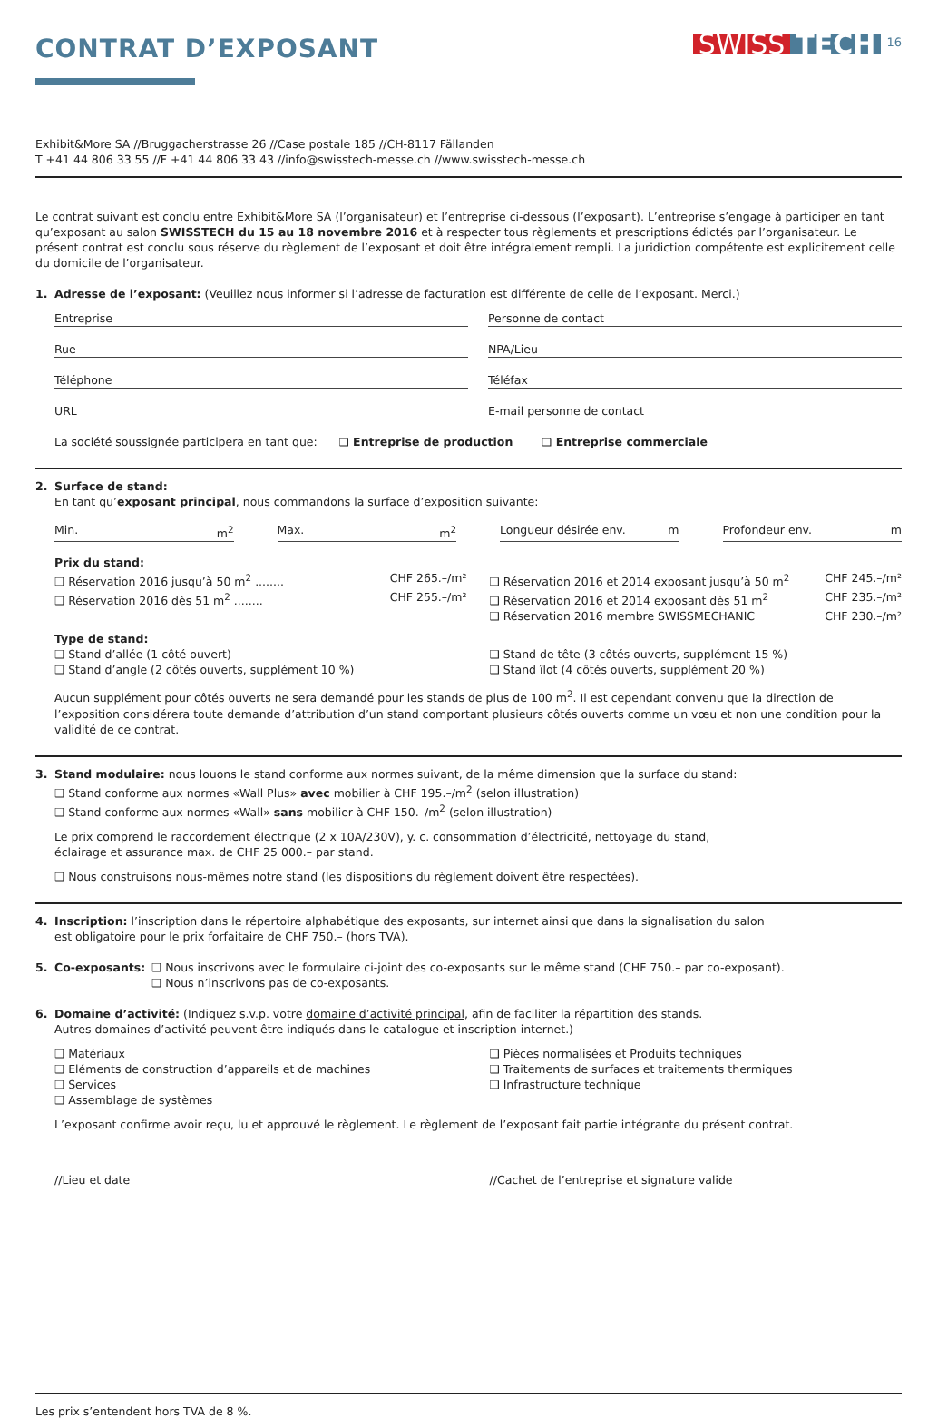CONTRAT D’EXPOSANT
SWISS TECH<sup>16</sup>
Exhibit&More SA //Bruggacherstrasse 26 //Case postale 185 //CH-8117 Fällanden
T +41 44 806 33 55 //F +41 44 806 33 43 //info@swisstech-messe.ch //www.swisstech-messe.ch
Le contrat suivant est conclu entre Exhibit&More SA (l’organisateur) et l’entreprise ci-dessous (l’exposant). L’entreprise s’engage à participer en tant qu’exposant au salon SWISSTECH du 15 au 18 novembre 2016 et à respecter tous règlements et prescriptions édictés par l’organisateur. Le présent contrat est conclu sous réserve du règlement de l’exposant et doit être intégralement rempli. La juridiction compétente est explicitement celle du domicile de l’organisateur.
1. Adresse de l’exposant: (Veuillez nous informer si l’adresse de facturation est différente de celle de l’exposant. Merci.)
Entreprise
Personne de contact
Rue
NPA/Lieu
Téléphone
Téléfax
URL
E-mail personne de contact
La société soussignée participera en tant que: ❑ Entreprise de production ❑ Entreprise commerciale
2. Surface de stand:
En tant qu’exposant principal, nous commandons la surface d’exposition suivante:
Min. m<sup>2</sup> Max. m<sup>2</sup> Longueur désirée env. m Profondeur env. m
Prix du stand:
❑ Réservation 2016 jusqu’à 50 m<sup>2</sup> ........ CHF 265.–/m²
❑ Réservation 2016 dès 51 m<sup>2</sup> ........ CHF 255.–/m²
❑ Réservation 2016 et 2014 exposant jusqu’à 50 m<sup>2</sup> CHF 245.–/m²
❑ Réservation 2016 et 2014 exposant dès 51 m<sup>2</sup> CHF 235.–/m²
❑ Réservation 2016 membre SWISSMECHANIC CHF 230.–/m²
Type de stand:
❑ Stand d’allée (1 côté ouvert)
❑ Stand d’angle (2 côtés ouverts, supplément 10 %)
❑ Stand de tête (3 côtés ouverts, supplément 15 %)
❑ Stand îlot (4 côtés ouverts, supplément 20 %)
Aucun supplément pour côtés ouverts ne sera demandé pour les stands de plus de 100 m<sup>2</sup>. Il est cependant convenu que la direction de l’exposition considérera toute demande d’attribution d’un stand comportant plusieurs côtés ouverts comme un vœu et non une condition pour la validité de ce contrat.
3. Stand modulaire: nous louons le stand conforme aux normes suivant, de la même dimension que la surface du stand:
❑ Stand conforme aux normes «Wall Plus» avec mobilier à CHF 195.–/m<sup>2</sup> (selon illustration)
❑ Stand conforme aux normes «Wall» sans mobilier à CHF 150.–/m<sup>2</sup> (selon illustration)
Le prix comprend le raccordement électrique (2 x 10A/230V), y. c. consommation d’électricité, nettoyage du stand,
éclairage et assurance max. de CHF 25 000.– par stand.
❑ Nous construisons nous-mêmes notre stand (les dispositions du règlement doivent être respectées).
4. Inscription: l’inscription dans le répertoire alphabétique des exposants, sur internet ainsi que dans la signalisation du salon
est obligatoire pour le prix forfaitaire de CHF 750.– (hors TVA).
5. Co-exposants: ❑ Nous inscrivons avec le formulaire ci-joint des co-exposants sur le même stand (CHF 750.– par co-exposant).
❑ Nous n’inscrivons pas de co-exposants.
6. Domaine d’activité: (Indiquez s.v.p. votre domaine d’activité principal, afin de faciliter la répartition des stands.
Autres domaines d’activité peuvent être indiqués dans le catalogue et inscription internet.)
❑ Matériaux
❑ Eléments de construction d’appareils et de machines
❑ Services
❑ Assemblage de systèmes
❑ Pièces normalisées et Produits techniques
❑ Traitements de surfaces et traitements thermiques
❑ Infrastructure technique
L’exposant confirme avoir reçu, lu et approuvé le règlement. Le règlement de l’exposant fait partie intégrante du présent contrat.
//Lieu et date
//Cachet de l’entreprise et signature valide
Les prix s’entendent hors TVA de 8 %.